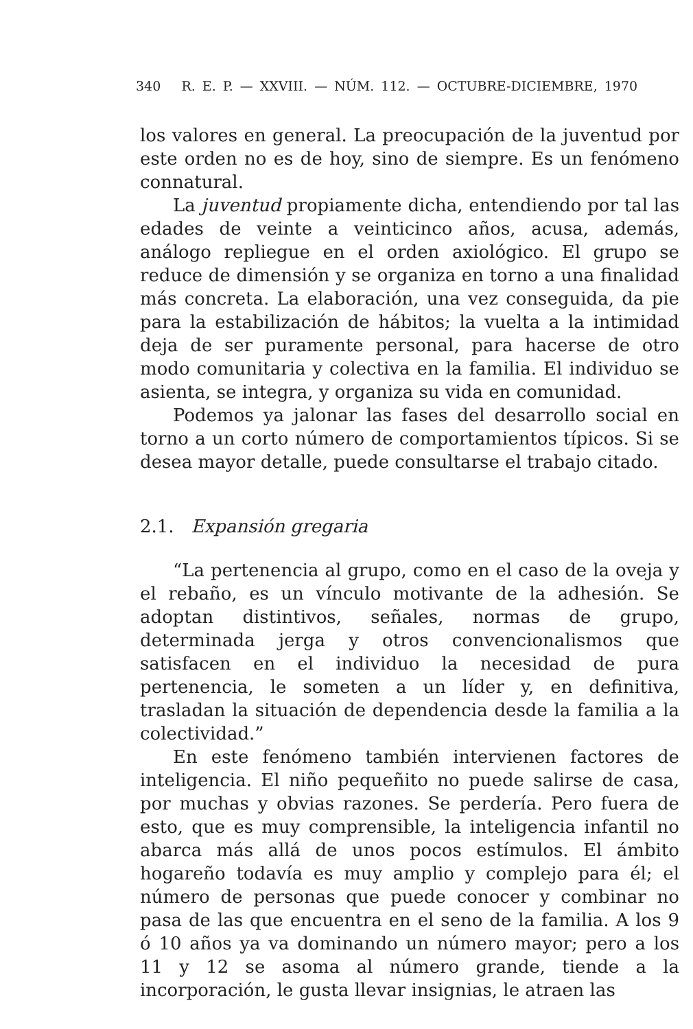340 R. E. P. — XXVIII. — NÚM. 112. — OCTUBRE-DICIEMBRE, 1970
los valores en general. La preocupación de la juventud por este orden no es de hoy, sino de siempre. Es un fenómeno connatural.
La juventud propiamente dicha, entendiendo por tal las edades de veinte a veinticinco años, acusa, además, análogo repliegue en el orden axiológico. El grupo se reduce de dimensión y se organiza en torno a una finalidad más concreta. La elaboración, una vez conseguida, da pie para la estabilización de hábitos; la vuelta a la intimidad deja de ser puramente personal, para hacerse de otro modo comunitaria y colectiva en la familia. El individuo se asienta, se integra, y organiza su vida en comunidad.
Podemos ya jalonar las fases del desarrollo social en torno a un corto número de comportamientos típicos. Si se desea mayor detalle, puede consultarse el trabajo citado.
2.1. Expansión gregaria
“La pertenencia al grupo, como en el caso de la oveja y el rebaño, es un vínculo motivante de la adhesión. Se adoptan distintivos, señales, normas de grupo, determinada jerga y otros convencionalismos que satisfacen en el individuo la necesidad de pura pertenencia, le someten a un líder y, en definitiva, trasladan la situación de dependencia desde la familia a la colectividad.”
En este fenómeno también intervienen factores de inteligencia. El niño pequeñito no puede salirse de casa, por muchas y obvias razones. Se perdería. Pero fuera de esto, que es muy comprensible, la inteligencia infantil no abarca más allá de unos pocos estímulos. El ámbito hogareño todavía es muy amplio y complejo para él; el número de personas que puede conocer y combinar no pasa de las que encuentra en el seno de la familia. A los 9 ó 10 años ya va dominando un número mayor; pero a los 11 y 12 se asoma al número grande, tiende a la incorporación, le gusta llevar insignias, le atraen las